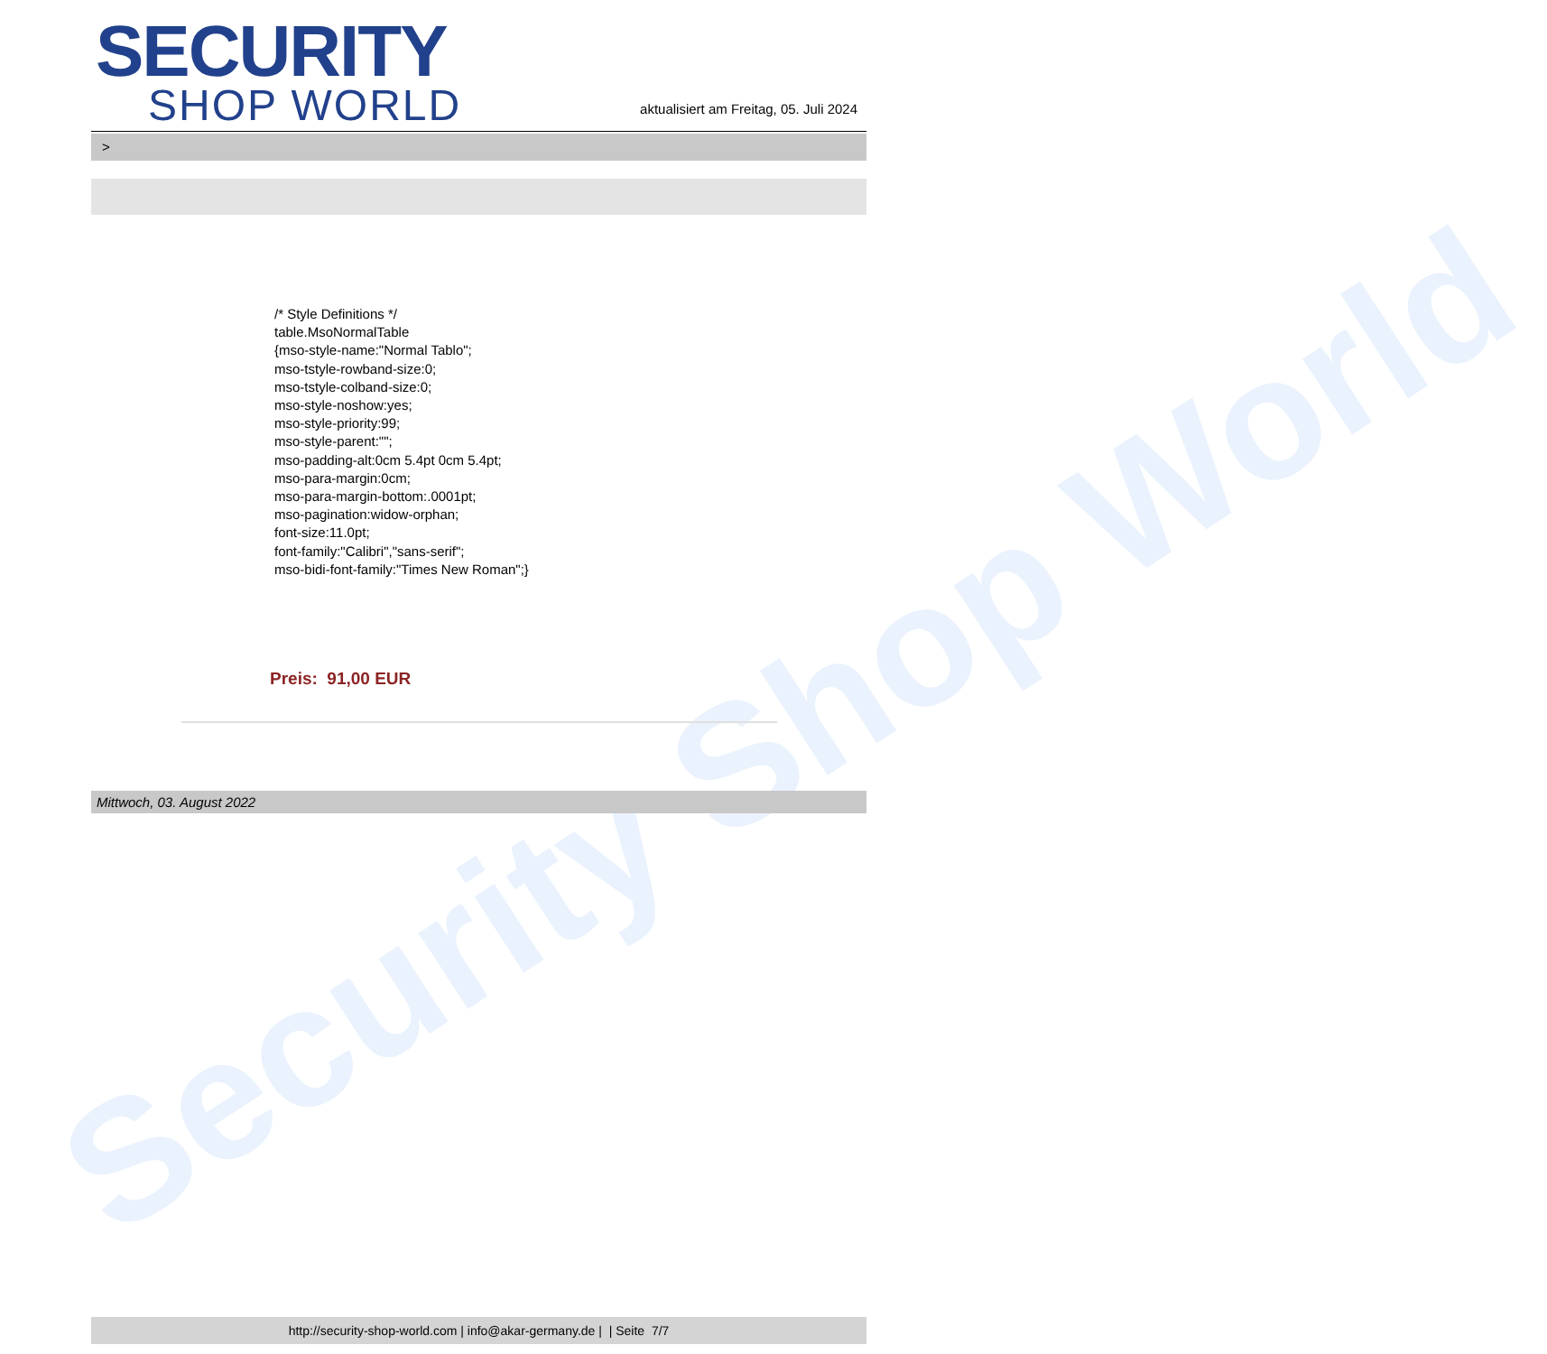Security Shop World
SECURITY
SHOP WORLD
aktualisiert am Freitag, 05. Juli 2024
>
/* Style Definitions */
table.MsoNormalTable
{mso-style-name:"Normal Tablo";
mso-tstyle-rowband-size:0;
mso-tstyle-colband-size:0;
mso-style-noshow:yes;
mso-style-priority:99;
mso-style-parent:"";
mso-padding-alt:0cm 5.4pt 0cm 5.4pt;
mso-para-margin:0cm;
mso-para-margin-bottom:.0001pt;
mso-pagination:widow-orphan;
font-size:11.0pt;
font-family:"Calibri","sans-serif";
mso-bidi-font-family:"Times New Roman";}
Preis: 91,00 EUR
Mittwoch, 03. August 2022
http://security-shop-world.com | info@akar-germany.de | | Seite 7/7